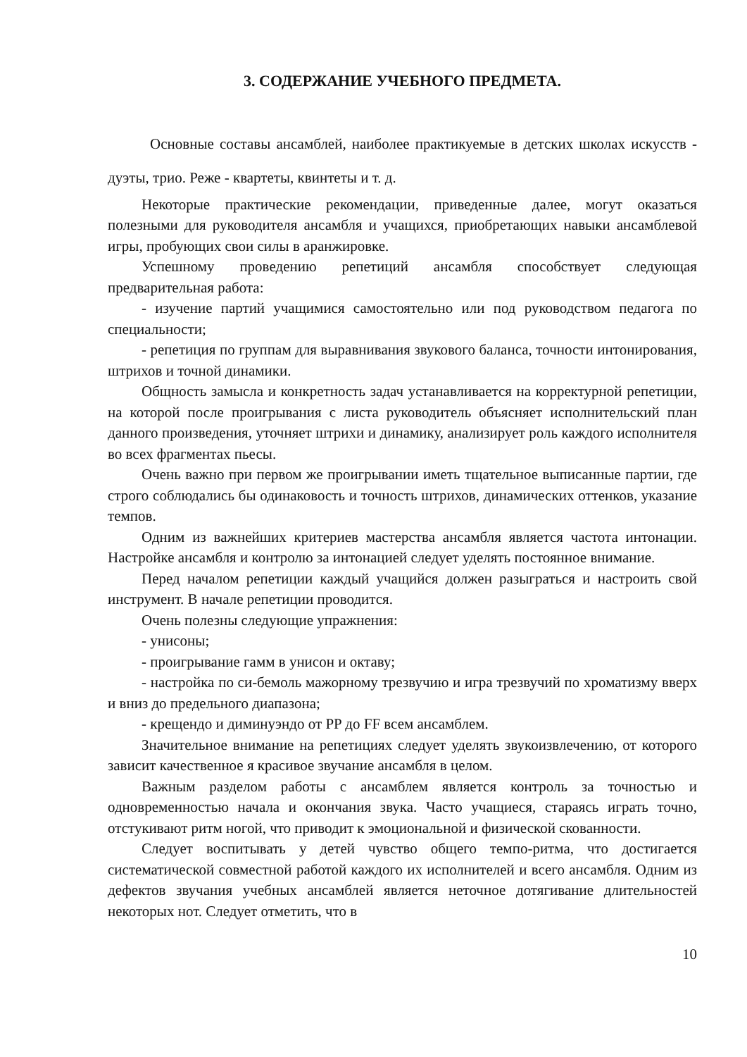3. СОДЕРЖАНИЕ УЧЕБНОГО ПРЕДМЕТА.
Основные составы ансамблей, наиболее практикуемые в детских школах искусств - дуэты, трио. Реже - квартеты, квинтеты и т. д.
Некоторые практические рекомендации, приведенные далее, могут оказаться полезными для руководителя ансамбля и учащихся, приобретающих навыки ансамблевой игры, пробующих свои силы в аранжировке.
Успешному проведению репетиций ансамбля способствует следующая предварительная работа:
- изучение партий учащимися самостоятельно или под руководством педагога по специальности;
- репетиция по группам для выравнивания звукового баланса, точности интонирования, штрихов и точной динамики.
Общность замысла и конкретность задач устанавливается на корректурной репетиции, на которой после проигрывания с листа руководитель объясняет исполнительский план данного произведения, уточняет штрихи и динамику, анализирует роль каждого исполнителя во всех фрагментах пьесы.
Очень важно при первом же проигрывании иметь тщательное выписанные партии, где строго соблюдались бы одинаковость и точность штрихов, динамических оттенков, указание темпов.
Одним из важнейших критериев мастерства ансамбля является частота интонации. Настройке ансамбля и контролю за интонацией следует уделять постоянное внимание.
Перед началом репетиции каждый учащийся должен разыграться и настроить свой инструмент. В начале репетиции проводится.
Очень полезны следующие упражнения:
- унисоны;
- проигрывание гамм в унисон и октаву;
- настройка по си-бемоль мажорному трезвучию и игра трезвучий по хроматизму вверх и вниз до предельного диапазона;
- крещендо и диминуэндо от PP до FF всем ансамблем.
Значительное внимание на репетициях следует уделять звукоизвлечению, от которого зависит качественное я красивое звучание ансамбля в целом.
Важным разделом работы с ансамблем является контроль за точностью и одновременностью начала и окончания звука. Часто учащиеся, стараясь играть точно, отстукивают ритм ногой, что приводит к эмоциональной и физической скованности.
Следует воспитывать у детей чувство общего темпо-ритма, что достигается систематической совместной работой каждого их исполнителей и всего ансамбля. Одним из дефектов звучания учебных ансамблей является неточное дотягивание длительностей некоторых нот. Следует отметить, что в
10